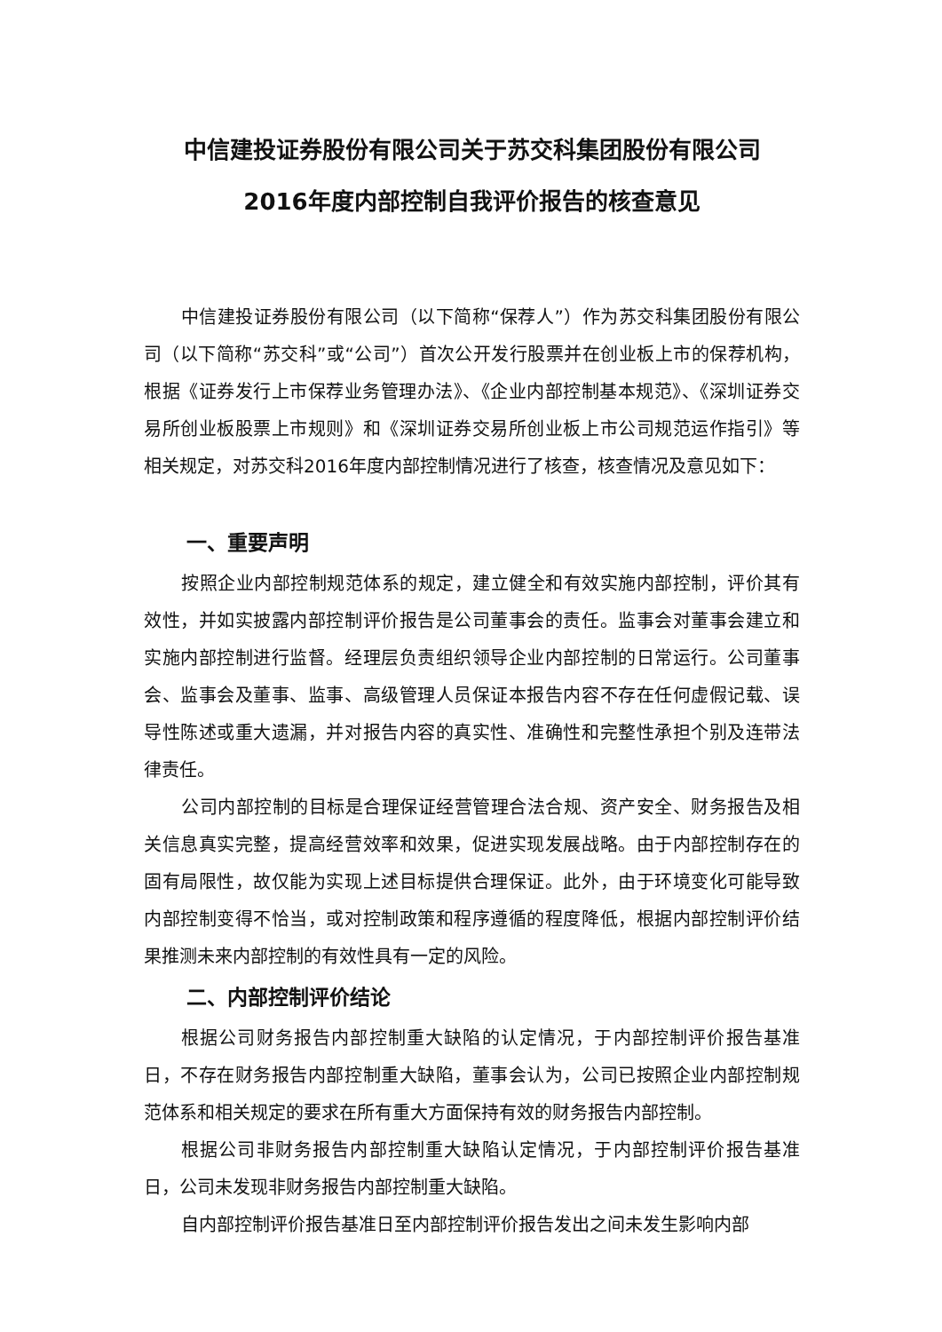中信建投证券股份有限公司关于苏交科集团股份有限公司
2016年度内部控制自我评价报告的核查意见
中信建投证券股份有限公司（以下简称“保荐人”）作为苏交科集团股份有限公司（以下简称“苏交科”或“公司”）首次公开发行股票并在创业板上市的保荐机构，根据《证券发行上市保荐业务管理办法》、《企业内部控制基本规范》、《深圳证券交易所创业板股票上市规则》和《深圳证券交易所创业板上市公司规范运作指引》等相关规定，对苏交科2016年度内部控制情况进行了核查，核查情况及意见如下：
一、重要声明
按照企业内部控制规范体系的规定，建立健全和有效实施内部控制，评价其有效性，并如实披露内部控制评价报告是公司董事会的责任。监事会对董事会建立和实施内部控制进行监督。经理层负责组织领导企业内部控制的日常运行。公司董事会、监事会及董事、监事、高级管理人员保证本报告内容不存在任何虚假记载、误导性陈述或重大遗漏，并对报告内容的真实性、准确性和完整性承担个别及连带法律责任。
公司内部控制的目标是合理保证经营管理合法合规、资产安全、财务报告及相关信息真实完整，提高经营效率和效果，促进实现发展战略。由于内部控制存在的固有局限性，故仅能为实现上述目标提供合理保证。此外，由于环境变化可能导致内部控制变得不恰当，或对控制政策和程序遵循的程度降低，根据内部控制评价结果推测未来内部控制的有效性具有一定的风险。
二、内部控制评价结论
根据公司财务报告内部控制重大缺陷的认定情况，于内部控制评价报告基准日，不存在财务报告内部控制重大缺陷，董事会认为，公司已按照企业内部控制规范体系和相关规定的要求在所有重大方面保持有效的财务报告内部控制。
根据公司非财务报告内部控制重大缺陷认定情况，于内部控制评价报告基准日，公司未发现非财务报告内部控制重大缺陷。
自内部控制评价报告基准日至内部控制评价报告发出之间未发生影响内部